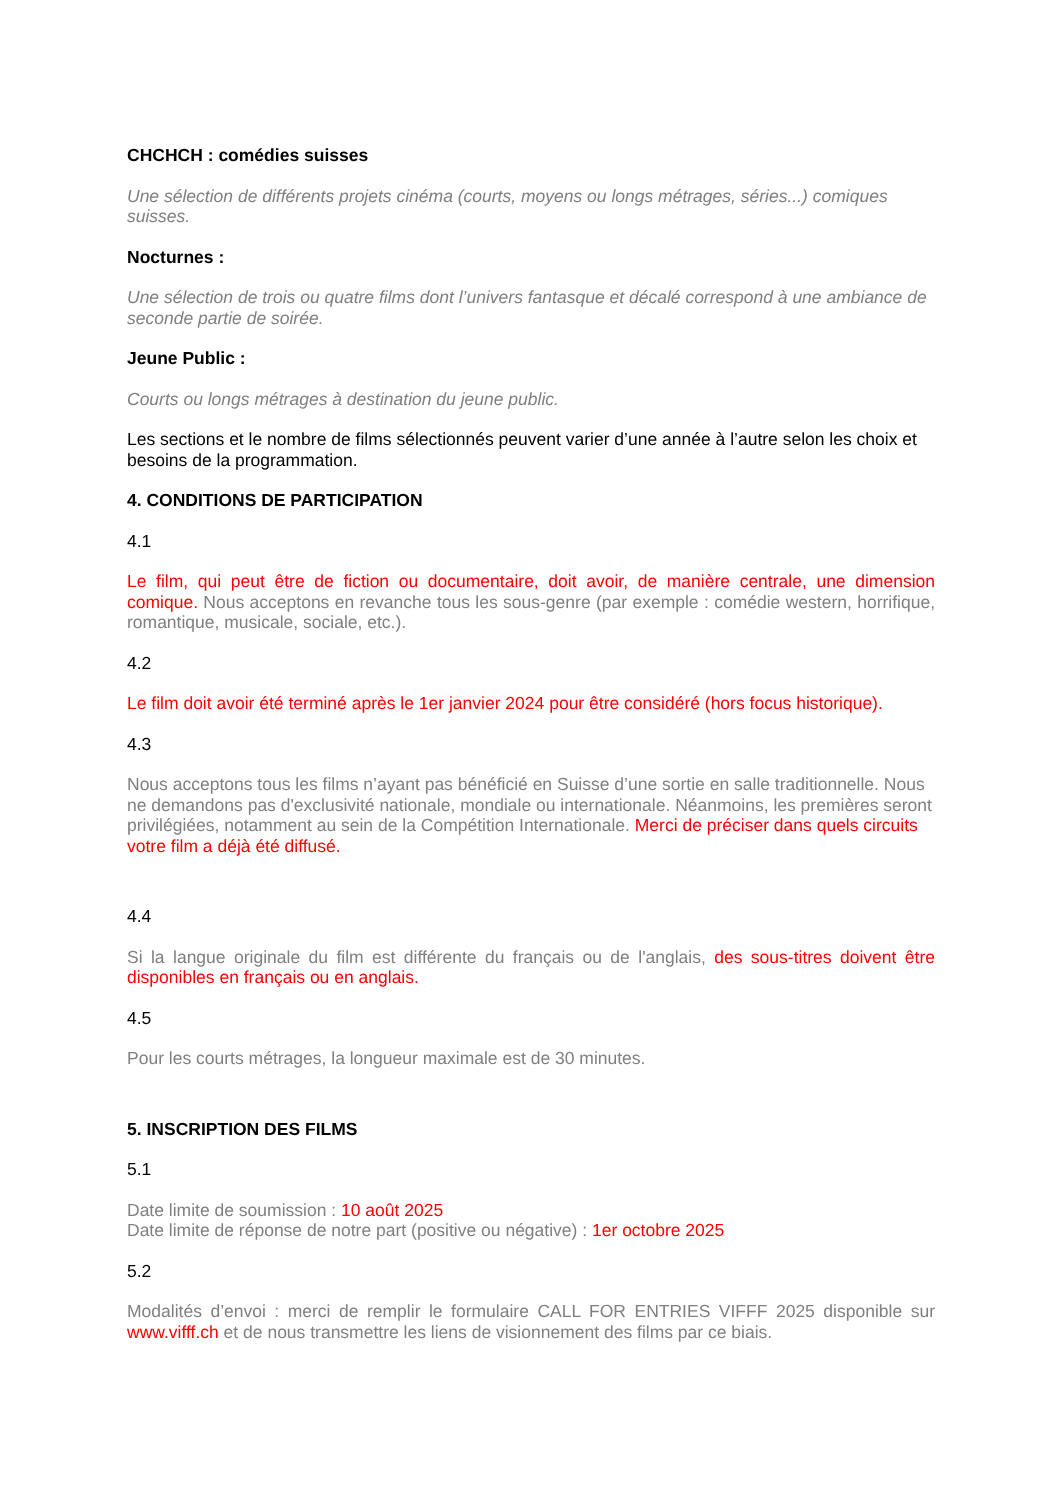CHCHCH : comédies suisses
Une sélection de différents projets cinéma (courts, moyens ou longs métrages, séries...) comiques suisses.
Nocturnes :
Une sélection de trois ou quatre films dont l’univers fantasque et décalé correspond à une ambiance de seconde partie de soirée.
Jeune Public :
Courts ou longs métrages à destination du jeune public.
Les sections et le nombre de films sélectionnés peuvent varier d’une année à l’autre selon les choix et besoins de la programmation.
4. CONDITIONS DE PARTICIPATION
4.1
Le film, qui peut être de fiction ou documentaire, doit avoir, de manière centrale, une dimension comique. Nous acceptons en revanche tous les sous-genre (par exemple : comédie western, horrifique, romantique, musicale, sociale, etc.).
4.2
Le film doit avoir été terminé après le 1er janvier 2024 pour être considéré (hors focus historique).
4.3
Nous acceptons tous les films n’ayant pas bénéficié en Suisse d’une sortie en salle traditionnelle. Nous ne demandons pas d'exclusivité nationale, mondiale ou internationale. Néanmoins, les premières seront privilégiées, notamment au sein de la Compétition Internationale. Merci de préciser dans quels circuits votre film a déjà été diffusé.
4.4
Si la langue originale du film est différente du français ou de l'anglais, des sous-titres doivent être disponibles en français ou en anglais.
4.5
Pour les courts métrages, la longueur maximale est de 30 minutes.
5. INSCRIPTION DES FILMS
5.1
Date limite de soumission : 10 août 2025
Date limite de réponse de notre part (positive ou négative) : 1er octobre 2025
5.2
Modalités d’envoi : merci de remplir le formulaire CALL FOR ENTRIES VIFFF 2025 disponible sur www.vifff.ch et de nous transmettre les liens de visionnement des films par ce biais.